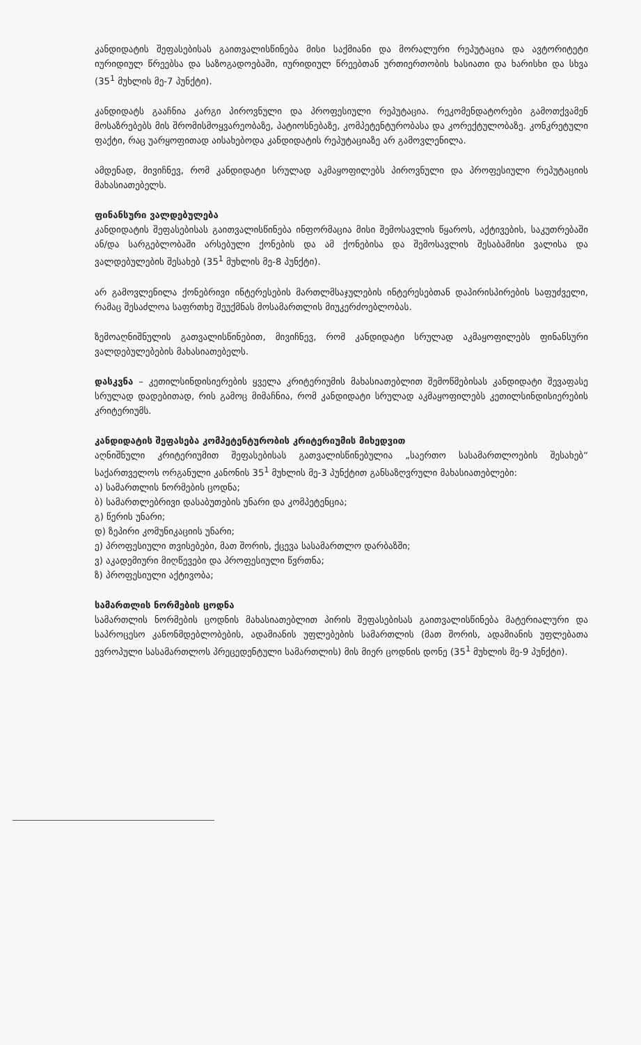კანდიდატის შეფასებისას გაითვალისწინება მისი საქმიანი და მორალური რეპუტაცია და ავტორიტეტი იურიდიულ წრეებსა და საზოგადოებაში, იურიდიულ წრეებთან ურთიერთობის ხასიათი და ხარისხი და სხვა (35<sup>1</sup> მუხლის მე-7 პუნქტი).
კანდიდატს გააჩნია კარგი პიროვნული და პროფესიული რეპუტაცია. რეკომენდატორები გამოთქვამენ მოსაზრებებს მის შრომისმოყვარეობაზე, პატიოსნებაზე, კომპეტენტურობასა და კორექტულობაზე. კონკრეტული ფაქტი, რაც უარყოფითად აისახებოდა კანდიდატის რეპუტაციაზე არ გამოვლენილა.
ამდენად, მივიჩნევ, რომ კანდიდატი სრულად აკმაყოფილებს პიროვნული და პროფესიული რეპუტაციის მახასიათებელს.
ფინანსური ვალდებულება
კანდიდატის შეფასებისას გაითვალისწინება ინფორმაცია მისი შემოსავლის წყაროს, აქტივების, საკუთრებაში ან/და სარგებლობაში არსებული ქონების და ამ ქონებისა და შემოსავლის შესაბამისი ვალისა და ვალდებულების შესახებ (35<sup>1</sup> მუხლის მე-8 პუნქტი).
არ გამოვლენილა ქონებრივი ინტერესების მართლმსაჯულების ინტერესებთან დაპირისპირების საფუძველი, რამაც შესაძლოა საფრთხე შეუქმნას მოსამართლის მიუკერძოებლობას.
ზემოაღნიშნულის გათვალისწინებით, მივიჩნევ, რომ კანდიდატი სრულად აკმაყოფილებს ფინანსური ვალდებულებების მახასიათებელს.
დასკვნა – კეთილსინდისიერების ყველა კრიტერიუმის მახასიათებლით შემოწმებისას კანდიდატი შევაფასე სრულად დადებითად, რის გამოც მიმაჩნია, რომ კანდიდატი სრულად აკმაყოფილებს კეთილსინდისიერების კრიტერიუმს.
კანდიდატის შეფასება კომპეტენტურობის კრიტერიუმის მიხედვით
აღნიშნული კრიტერიუმით შეფასებისას გათვალისწინებულია „საერთო სასამართლოების შესახებ“ საქართველოს ორგანული კანონის 35<sup>1</sup> მუხლის მე-3 პუნქტით განსაზღვრული მახასიათებლები:
ა) სამართლის ნორმების ცოდნა;
ბ) სამართლებრივი დასაბუთების უნარი და კომპეტენცია;
გ) წერის უნარი;
დ) ზეპირი კომუნიკაციის უნარი;
ე) პროფესიული თვისებები, მათ შორის, ქცევა სასამართლო დარბაზში;
ვ) აკადემიური მიღწევები და პროფესიული წვრთნა;
ზ) პროფესიული აქტივობა;
სამართლის ნორმების ცოდნა
სამართლის ნორმების ცოდნის მახასიათებლით პირის შეფასებისას გაითვალისწინება მატერიალური და საპროცესო კანონმდებლობების, ადამიანის უფლებების სამართლის (მათ შორის, ადამიანის უფლებათა ევროპული სასამართლოს პრეცედენტული სამართლის) მის მიერ ცოდნის დონე (35<sup>1</sup> მუხლის მე-9 პუნქტი).